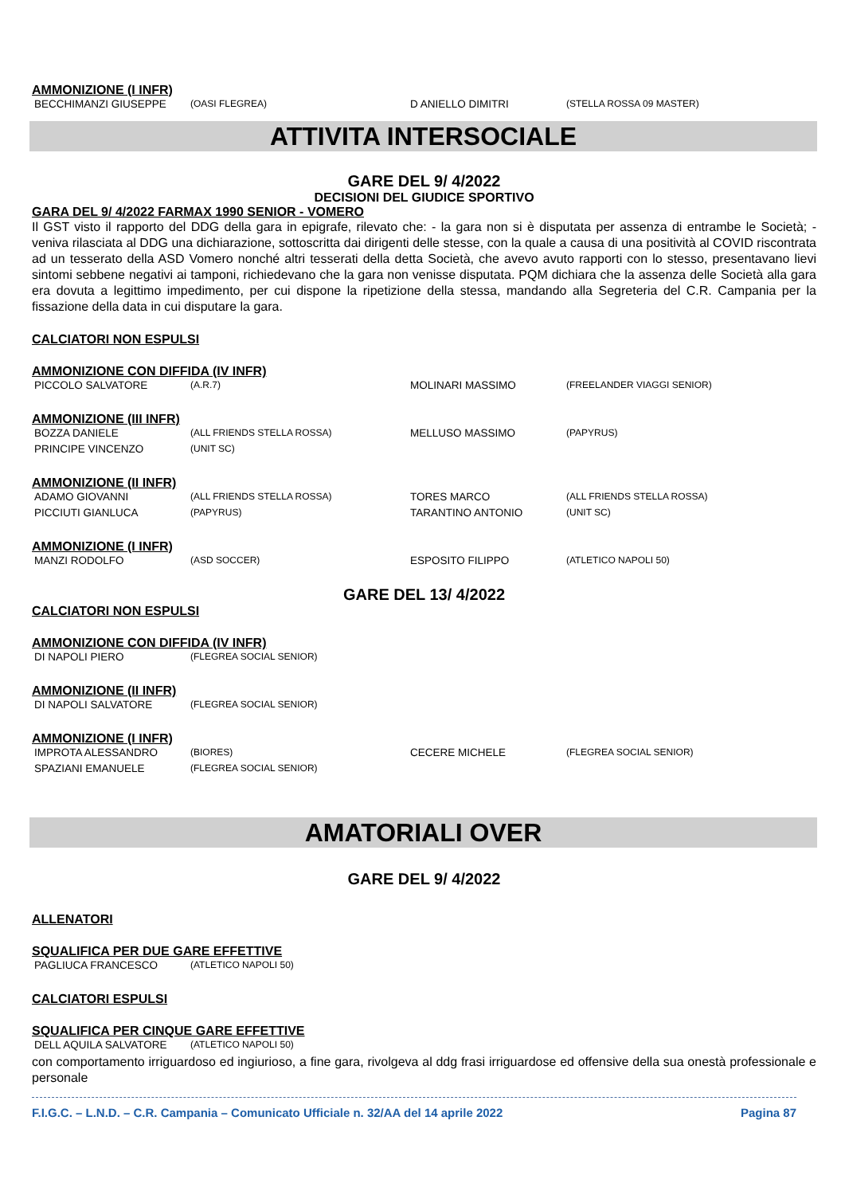AMMONIZIONE (I INFR)
| BECCHIMANZI GIUSEPPE | (OASI FLEGREA) | D ANIELLO DIMITRI | (STELLA ROSSA 09 MASTER) |
ATTIVITA INTERSOCIALE
GARE DEL 9/ 4/2022
DECISIONI DEL GIUDICE SPORTIVO
GARA DEL 9/ 4/2022 FARMAX 1990 SENIOR - VOMERO
Il GST visto il rapporto del DDG della gara in epigrafe, rilevato che: - la gara non si è disputata per assenza di entrambe le Società; - veniva rilasciata al DDG una dichiarazione, sottoscritta dai dirigenti delle stesse, con la quale a causa di una positività al COVID riscontrata ad un tesserato della ASD Vomero nonché altri tesserati della detta Società, che avevo avuto rapporti con lo stesso, presentavano lievi sintomi sebbene negativi ai tamponi, richiedevano che la gara non venisse disputata. PQM dichiara che la assenza delle Società alla gara era dovuta a legittimo impedimento, per cui dispone la ripetizione della stessa, mandando alla Segreteria del C.R. Campania per la fissazione della data in cui disputare la gara.
CALCIATORI NON ESPULSI
AMMONIZIONE CON DIFFIDA (IV INFR)
| PICCOLO SALVATORE | (A.R.7) | MOLINARI MASSIMO | (FREELANDER VIAGGI SENIOR) |
AMMONIZIONE (III INFR)
| BOZZA DANIELE | (ALL FRIENDS STELLA ROSSA) | MELLUSO MASSIMO | (PAPYRUS) |
| PRINCIPE VINCENZO | (UNIT SC) | | |
AMMONIZIONE (II INFR)
| ADAMO GIOVANNI | (ALL FRIENDS STELLA ROSSA) | TORES MARCO | (ALL FRIENDS STELLA ROSSA) |
| PICCIUTI GIANLUCA | (PAPYRUS) | TARANTINO ANTONIO | (UNIT SC) |
AMMONIZIONE (I INFR)
| MANZI RODOLFO | (ASD SOCCER) | ESPOSITO FILIPPO | (ATLETICO NAPOLI 50) |
GARE DEL 13/ 4/2022
CALCIATORI NON ESPULSI
AMMONIZIONE CON DIFFIDA (IV INFR)
| DI NAPOLI PIERO | (FLEGREA SOCIAL SENIOR) |
AMMONIZIONE (II INFR)
| DI NAPOLI SALVATORE | (FLEGREA SOCIAL SENIOR) |
AMMONIZIONE (I INFR)
| IMPROTA ALESSANDRO | (BIORES) | CECERE MICHELE | (FLEGREA SOCIAL SENIOR) |
| SPAZIANI EMANUELE | (FLEGREA SOCIAL SENIOR) | | |
AMATORIALI OVER
GARE DEL 9/ 4/2022
ALLENATORI
SQUALIFICA PER DUE GARE EFFETTIVE
| PAGLIUCA FRANCESCO | (ATLETICO NAPOLI 50) |
CALCIATORI ESPULSI
SQUALIFICA PER CINQUE GARE EFFETTIVE
| DELL AQUILA SALVATORE | (ATLETICO NAPOLI 50) |
con comportamento irriguardoso ed ingiurioso, a fine gara, rivolgeva al ddg frasi irriguardose ed offensive della sua onestà professionale e personale
F.I.G.C. – L.N.D. – C.R. Campania – Comunicato Ufficiale n. 32/AA del 14 aprile 2022 Pagina 87